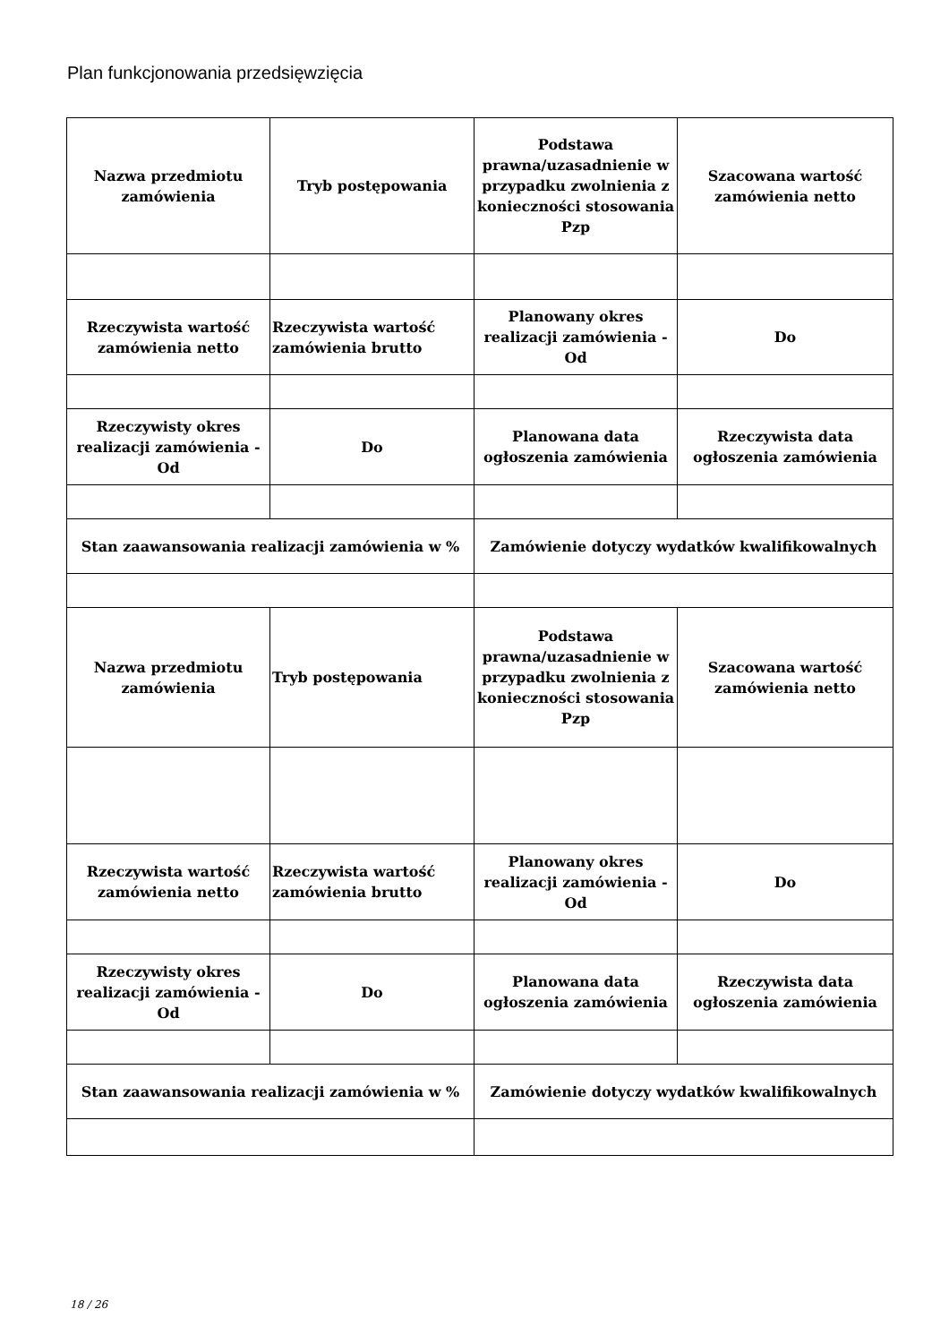Plan funkcjonowania przedsięwzięcia
| Nazwa przedmiotu zamówienia | Tryb postępowania | Podstawa prawna/uzasadnienie w przypadku zwolnienia z konieczności stosowania Pzp | Szacowana wartość zamówienia netto |
| Rzeczywista wartość zamówienia netto | Rzeczywista wartość zamówienia brutto | Planowany okres realizacji zamówienia - Od | Do |
| Rzeczywisty okres realizacji zamówienia - Od | Do | Planowana data ogłoszenia zamówienia | Rzeczywista data ogłoszenia zamówienia |
| Stan zaawansowania realizacji zamówienia w % | | Zamówienie dotyczy wydatków kwalifikowalnych | |
| Nazwa przedmiotu zamówienia | Tryb postępowania | Podstawa prawna/uzasadnienie w przypadku zwolnienia z konieczności stosowania Pzp | Szacowana wartość zamówienia netto |
| Rzeczywista wartość zamówienia netto | Rzeczywista wartość zamówienia brutto | Planowany okres realizacji zamówienia - Od | Do |
| Rzeczywisty okres realizacji zamówienia - Od | Do | Planowana data ogłoszenia zamówienia | Rzeczywista data ogłoszenia zamówienia |
| Stan zaawansowania realizacji zamówienia w % | | Zamówienie dotyczy wydatków kwalifikowalnych | |
18 / 26